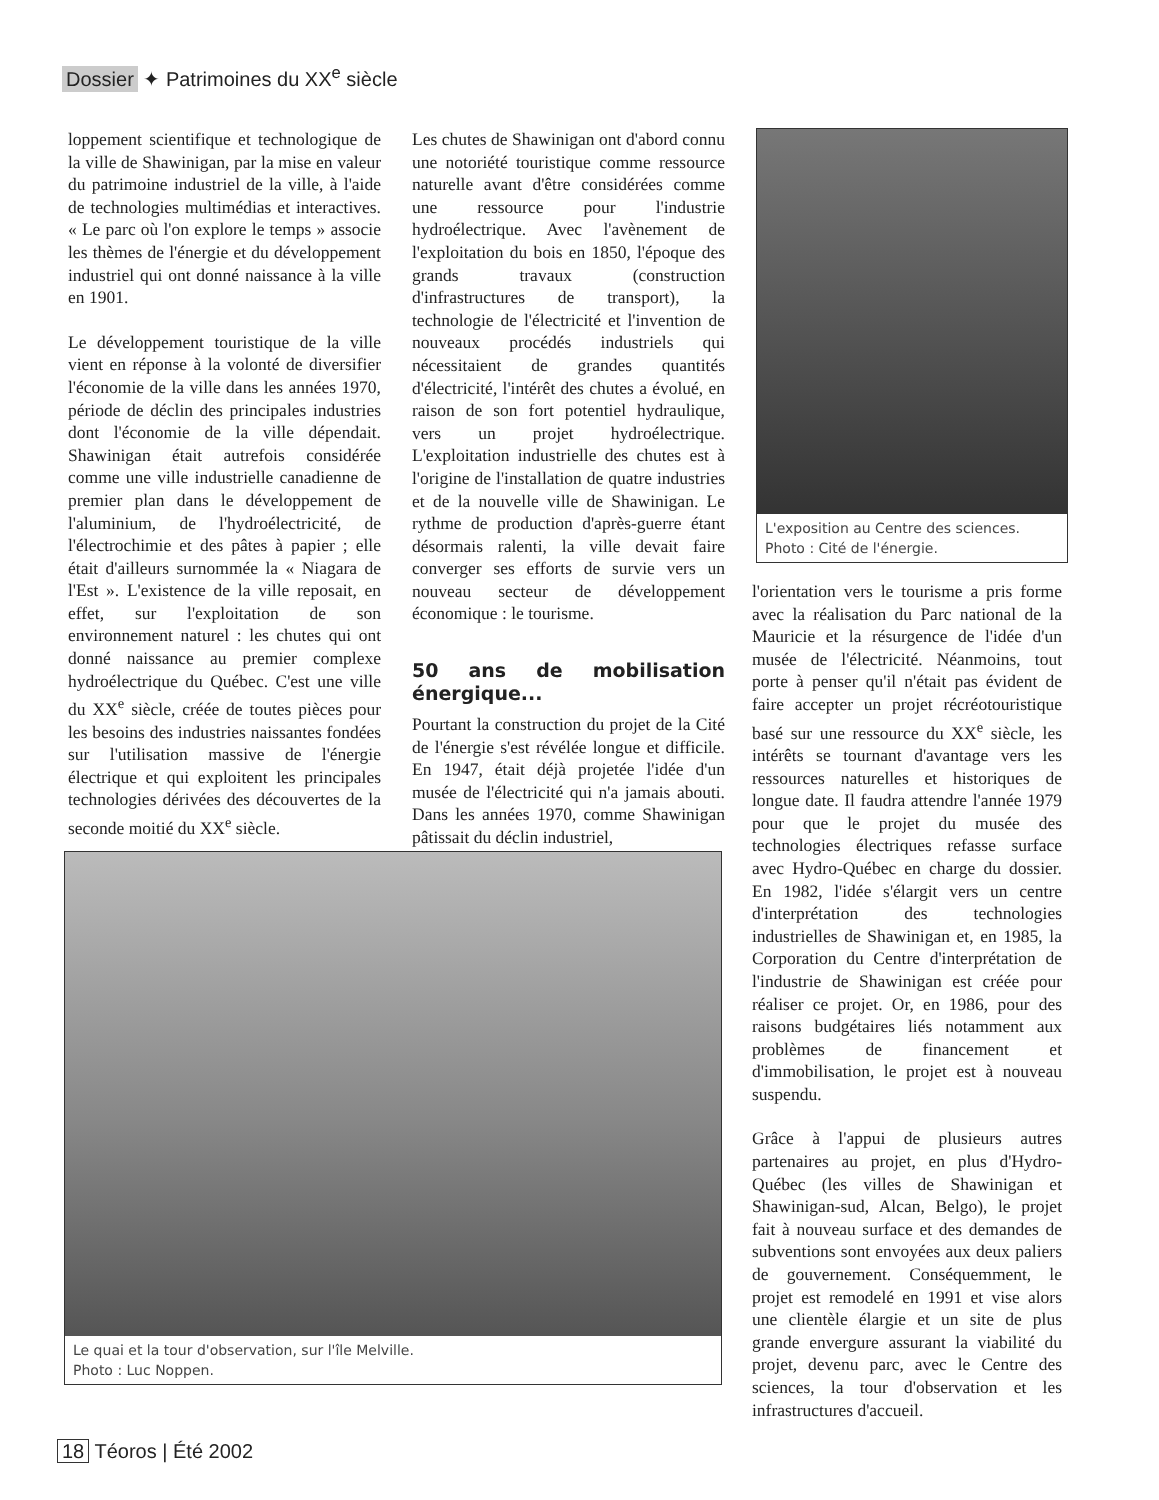Dossier ✦ Patrimoines du XX<sup>e</sup> siècle
loppement scientifique et technologique de la ville de Shawinigan, par la mise en valeur du patrimoine industriel de la ville, à l'aide de technologies multimédias et interactives. « Le parc où l'on explore le temps » associe les thèmes de l'énergie et du développement industriel qui ont donné naissance à la ville en 1901.
Le développement touristique de la ville vient en réponse à la volonté de diversifier l'économie de la ville dans les années 1970, période de déclin des principales industries dont l'économie de la ville dépendait. Shawinigan était autrefois considérée comme une ville industrielle canadienne de premier plan dans le développement de l'aluminium, de l'hydroélectricité, de l'électrochimie et des pâtes à papier ; elle était d'ailleurs surnommée la « Niagara de l'Est ». L'existence de la ville reposait, en effet, sur l'exploitation de son environnement naturel : les chutes qui ont donné naissance au premier complexe hydroélectrique du Québec. C'est une ville du XX<sup>e</sup> siècle, créée de toutes pièces pour les besoins des industries naissantes fondées sur l'utilisation massive de l'énergie électrique et qui exploitent les principales technologies dérivées des découvertes de la seconde moitié du XX<sup>e</sup> siècle.
Les chutes de Shawinigan ont d'abord connu une notoriété touristique comme ressource naturelle avant d'être considérées comme une ressource pour l'industrie hydroélectrique. Avec l'avènement de l'exploitation du bois en 1850, l'époque des grands travaux (construction d'infrastructures de transport), la technologie de l'électricité et l'invention de nouveaux procédés industriels qui nécessitaient de grandes quantités d'électricité, l'intérêt des chutes a évolué, en raison de son fort potentiel hydraulique, vers un projet hydroélectrique. L'exploitation industrielle des chutes est à l'origine de l'installation de quatre industries et de la nouvelle ville de Shawinigan. Le rythme de production d'après-guerre étant désormais ralenti, la ville devait faire converger ses efforts de survie vers un nouveau secteur de développement économique : le tourisme.
50 ans de mobilisation énergique...
Pourtant la construction du projet de la Cité de l'énergie s'est révélée longue et difficile. En 1947, était déjà projetée l'idée d'un musée de l'électricité qui n'a jamais abouti. Dans les années 1970, comme Shawinigan pâtissait du déclin industriel,
L'exposition au Centre des sciences. Photo : Cité de l'énergie.
l'orientation vers le tourisme a pris forme avec la réalisation du Parc national de la Mauricie et la résurgence de l'idée d'un musée de l'électricité. Néanmoins, tout porte à penser qu'il n'était pas évident de faire accepter un projet récréotouristique basé sur une ressource du XX<sup>e</sup> siècle, les intérêts se tournant d'avantage vers les ressources naturelles et historiques de longue date. Il faudra attendre l'année 1979 pour que le projet du musée des technologies électriques refasse surface avec Hydro-Québec en charge du dossier. En 1982, l'idée s'élargit vers un centre d'interprétation des technologies industrielles de Shawinigan et, en 1985, la Corporation du Centre d'interprétation de l'industrie de Shawinigan est créée pour réaliser ce projet. Or, en 1986, pour des raisons budgétaires liés notamment aux problèmes de financement et d'immobilisation, le projet est à nouveau suspendu.
Grâce à l'appui de plusieurs autres partenaires au projet, en plus d'Hydro-Québec (les villes de Shawinigan et Shawinigan-sud, Alcan, Belgo), le projet fait à nouveau surface et des demandes de subventions sont envoyées aux deux paliers de gouvernement. Conséquemment, le projet est remodelé en 1991 et vise alors une clientèle élargie et un site de plus grande envergure assurant la viabilité du projet, devenu parc, avec le Centre des sciences, la tour d'observation et les infrastructures d'accueil.
Le quai et la tour d'observation, sur l'île Melville.
Photo : Luc Noppen.
18 Téoros | Été 2002